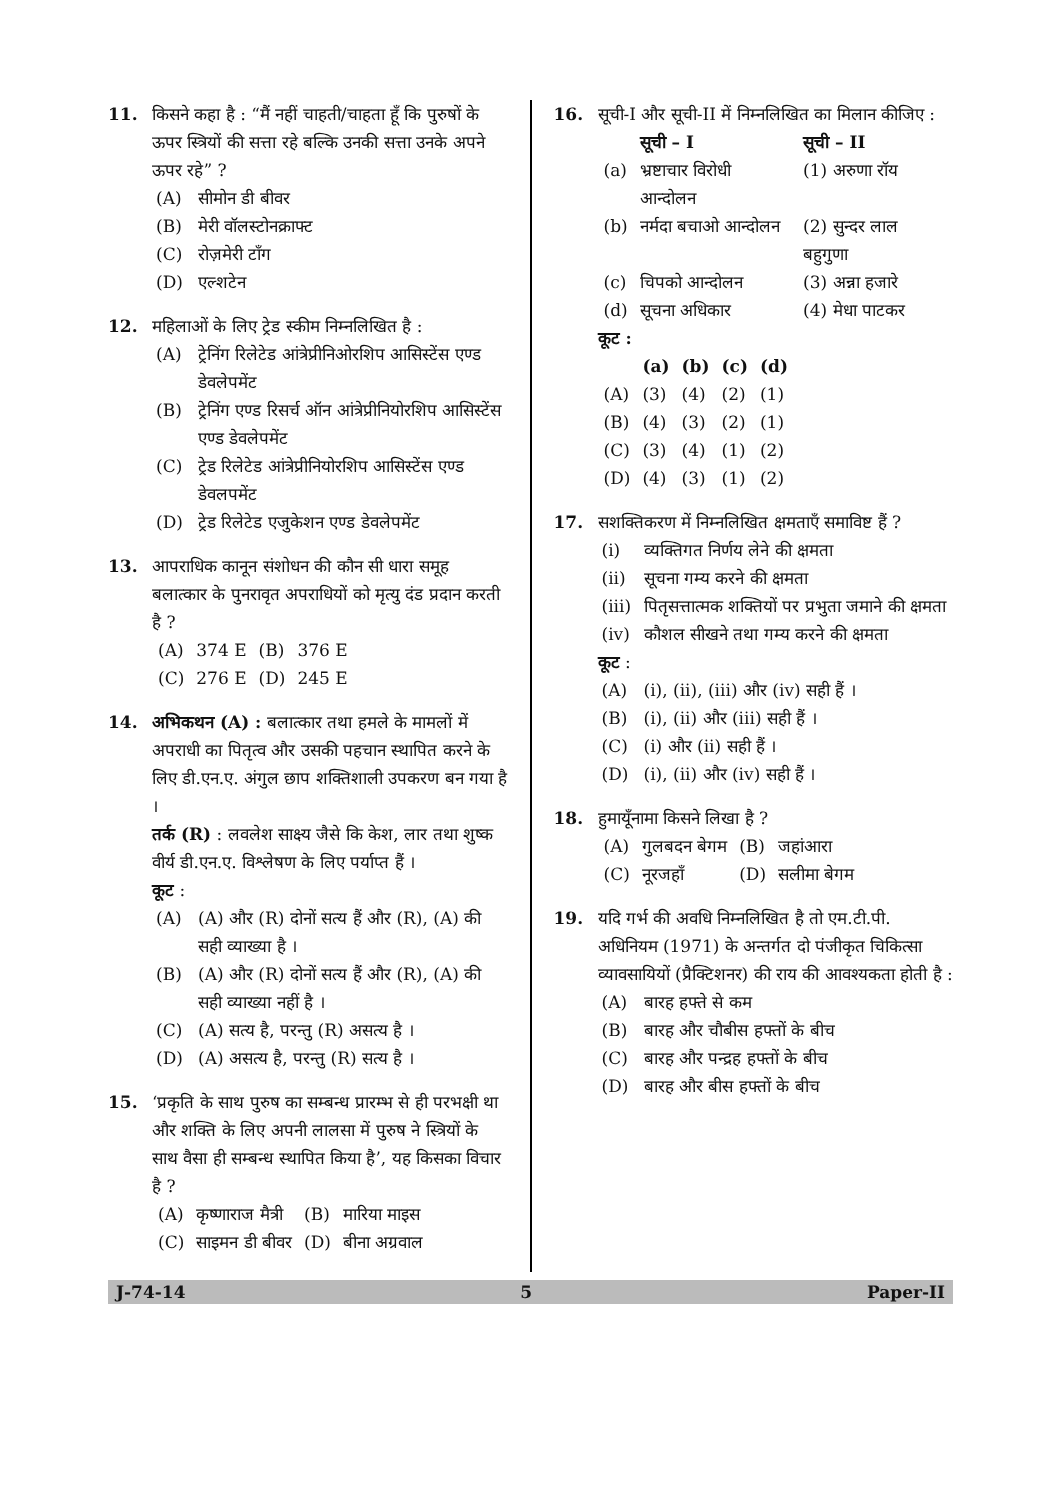11. किसने कहा है : “मैं नहीं चाहती/चाहता हूँ कि पुरुषों के ऊपर स्त्रियों की सत्ता रहे बल्कि उनकी सत्ता उनके अपने ऊपर रहे” ?
(A) सीमोन डी बीवर
(B) मेरी वॉलस्टोनक्राफ्ट
(C) रोज़मेरी टाँग
(D) एल्शटेन
12. महिलाओं के लिए ट्रेड स्कीम निम्नलिखित है :
(A) ट्रेनिंग रिलेटेड आंत्रेप्रीनिओरशिप आसिस्टेंस एण्ड डेवलेपमेंट
(B) ट्रेनिंग एण्ड रिसर्च ऑन आंत्रेप्रीनियोरशिप आसिस्टेंस एण्ड डेवलेपमेंट
(C) ट्रेड रिलेटेड आंत्रेप्रीनियोरशिप आसिस्टेंस एण्ड डेवलपमेंट
(D) ट्रेड रिलेटेड एजुकेशन एण्ड डेवलेपमेंट
13. आपराधिक कानून संशोधन की कौन सी धारा समूह बलात्कार के पुनरावृत अपराधियों को मृत्यु दंड प्रदान करती है ?
| (A) | 374 E | (B) | 376 E |
| (C) | 276 E | (D) | 245 E |
14. अभिकथन (A) : बलात्कार तथा हमले के मामलों में अपराधी का पितृत्व और उसकी पहचान स्थापित करने के लिए डी.एन.ए. अंगुल छाप शक्तिशाली उपकरण बन गया है ।
तर्क (R) : लवलेश साक्ष्य जैसे कि केश, लार तथा शुष्क वीर्य डी.एन.ए. विश्लेषण के लिए पर्याप्त हैं ।
कूट :
(A) (A) और (R) दोनों सत्य हैं और (R), (A) की सही व्याख्या है ।
(B) (A) और (R) दोनों सत्य हैं और (R), (A) की सही व्याख्या नहीं है ।
(C) (A) सत्य है, परन्तु (R) असत्य है ।
(D) (A) असत्य है, परन्तु (R) सत्य है ।
15. ‘प्रकृति के साथ पुरुष का सम्बन्ध प्रारम्भ से ही परभक्षी था और शक्ति के लिए अपनी लालसा में पुरुष ने स्त्रियों के साथ वैसा ही सम्बन्ध स्थापित किया है’, यह किसका विचार है ?
| (A) | कृष्णाराज मैत्री | (B) | मारिया माइस |
| (C) | साइमन डी बीवर | (D) | बीना अग्रवाल |
16. सूची-I और सूची-II में निम्नलिखित का मिलान कीजिए :
| | सूची – I | सूची – II |
| --- | --- | --- |
| (a) | भ्रष्टाचार विरोधी आन्दोलन | (1) अरुणा रॉय |
| (b) | नर्मदा बचाओ आन्दोलन | (2) सुन्दर लाल बहुगुणा |
| (c) | चिपको आन्दोलन | (3) अन्ना हजारे |
| (d) | सूचना अधिकार | (4) मेधा पाटकर |
कूट :
| | (a) | (b) | (c) | (d) |
| --- | --- | --- | --- | --- |
| (A) | (3) | (4) | (2) | (1) |
| (B) | (4) | (3) | (2) | (1) |
| (C) | (3) | (4) | (1) | (2) |
| (D) | (4) | (3) | (1) | (2) |
17. सशक्तिकरण में निम्नलिखित क्षमताएँ समाविष्ट हैं ?
(i) व्यक्तिगत निर्णय लेने की क्षमता
(ii) सूचना गम्य करने की क्षमता
(iii) पितृसत्तात्मक शक्तियों पर प्रभुता जमाने की क्षमता
(iv) कौशल सीखने तथा गम्य करने की क्षमता
कूट :
(A) (i), (ii), (iii) और (iv) सही हैं ।
(B) (i), (ii) और (iii) सही हैं ।
(C) (i) और (ii) सही हैं ।
(D) (i), (ii) और (iv) सही हैं ।
18. हुमायूँनामा किसने लिखा है ?
| (A) | गुलबदन बेगम | (B) | जहांआरा |
| (C) | नूरजहाँ | (D) | सलीमा बेगम |
19. यदि गर्भ की अवधि निम्नलिखित है तो एम.टी.पी. अधिनियम (1971) के अन्तर्गत दो पंजीकृत चिकित्सा व्यावसायियों (प्रैक्टिशनर) की राय की आवश्यकता होती है :
(A) बारह हफ्ते से कम
(B) बारह और चौबीस हफ्तों के बीच
(C) बारह और पन्द्रह हफ्तों के बीच
(D) बारह और बीस हफ्तों के बीच
J-74-14 5 Paper-II